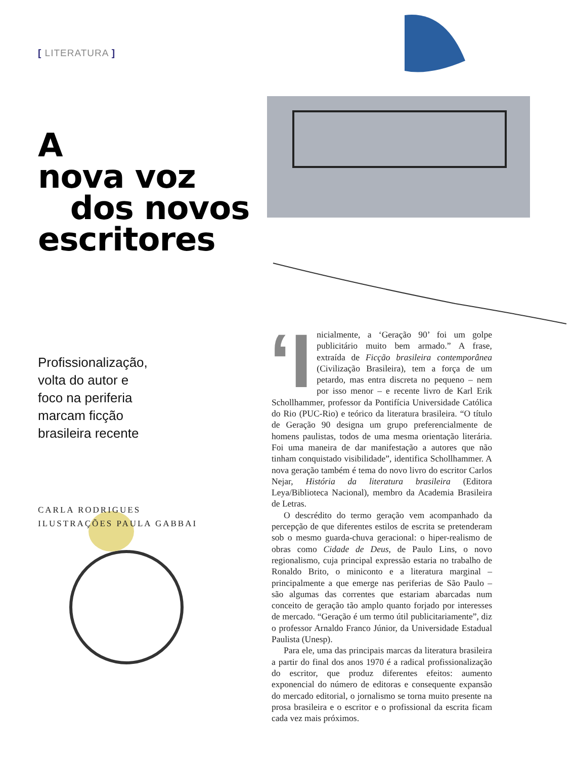[ LITERATURA ]
A
nova voz
dos novos
escritores
Profissionalização,
volta do autor e
foco na periferia
marcam ficção
brasileira recente
CARLA RODRIGUES
ILUSTRAÇÕES PAULA GABBAI
‘I nicialmente, a ‘Geração 90’ foi um golpe publicitário muito bem armado.” A frase, extraída de Ficção brasileira contemporânea (Civilização Brasileira), tem a força de um petardo, mas entra discreta no pequeno – nem por isso menor – e recente livro de Karl Erik Schollhammer, professor da Pontifícia Universidade Católica do Rio (PUC-Rio) e teórico da literatura brasileira. “O título de Geração 90 designa um grupo preferencialmente de homens paulistas, todos de uma mesma orientação literária. Foi uma maneira de dar manifestação a autores que não tinham conquistado visibilidade”, identifica Schollhammer. A nova geração também é tema do novo livro do escritor Carlos Nejar, História da literatura brasileira (Editora Leya/Biblioteca Nacional), membro da Academia Brasileira de Letras.
O descrédito do termo geração vem acompanhado da percepção de que diferentes estilos de escrita se pretenderam sob o mesmo guarda-chuva geracional: o hiper-realismo de obras como Cidade de Deus, de Paulo Lins, o novo regionalismo, cuja principal expressão estaria no trabalho de Ronaldo Brito, o miniconto e a literatura marginal – principalmente a que emerge nas periferias de São Paulo – são algumas das correntes que estariam abarcadas num conceito de geração tão amplo quanto forjado por interesses de mercado. “Geração é um termo útil publicitariamente”, diz o professor Arnaldo Franco Júnior, da Universidade Estadual Paulista (Unesp).
Para ele, uma das principais marcas da literatura brasileira a partir do final dos anos 1970 é a radical profissionalização do escritor, que produz diferentes efeitos: aumento exponencial do número de editoras e consequente expansão do mercado editorial, o jornalismo se torna muito presente na prosa brasileira e o escritor e o profissional da escrita ficam cada vez mais próximos.